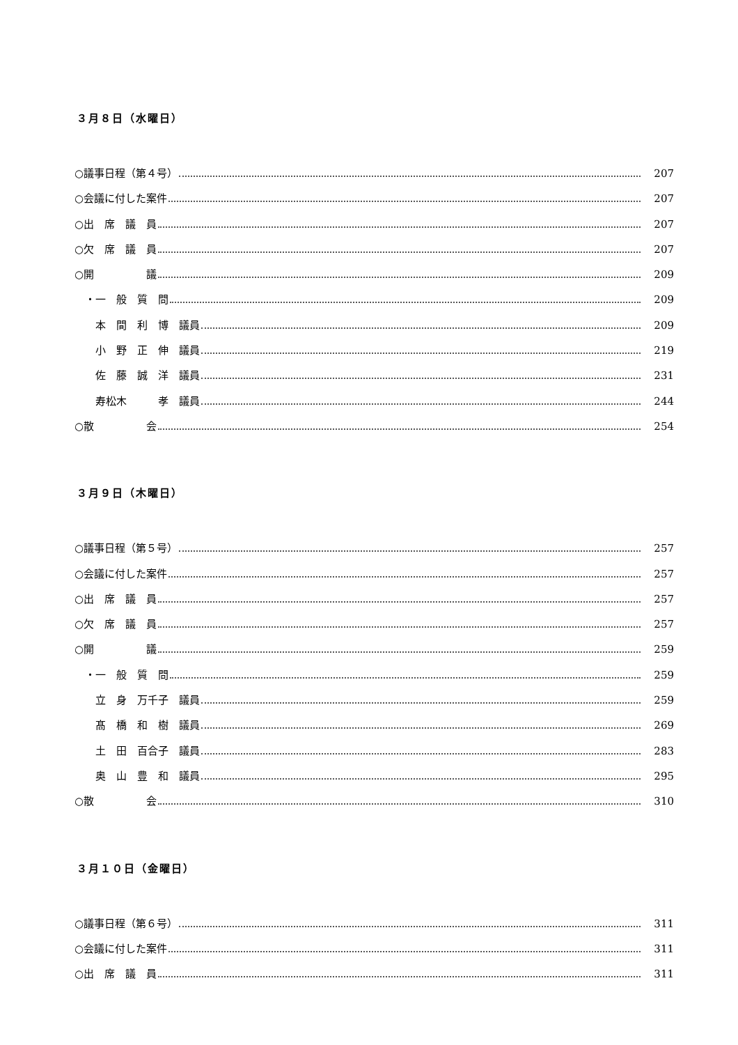３月８日（水曜日）
○議事日程（第４号） 207
○会議に付した案件 207
○出　席　議　員 207
○欠　席　議　員 207
○開　　　　　議 209
　・一　般　質　問 209
　　本　間　利　博　議員 209
　　小　野　正　伸　議員 219
　　佐　藤　誠　洋　議員 231
　　寿松木　　　孝　議員 244
○散　　　　　会 254
３月９日（木曜日）
○議事日程（第５号） 257
○会議に付した案件 257
○出　席　議　員 257
○欠　席　議　員 257
○開　　　　　議 259
　・一　般　質　問 259
　　立　身　万千子　議員 259
　　髙　橋　和　樹　議員 269
　　土　田　百合子　議員 283
　　奥　山　豊　和　議員 295
○散　　　　　会 310
３月１０日（金曜日）
○議事日程（第６号） 311
○会議に付した案件 311
○出　席　議　員 311